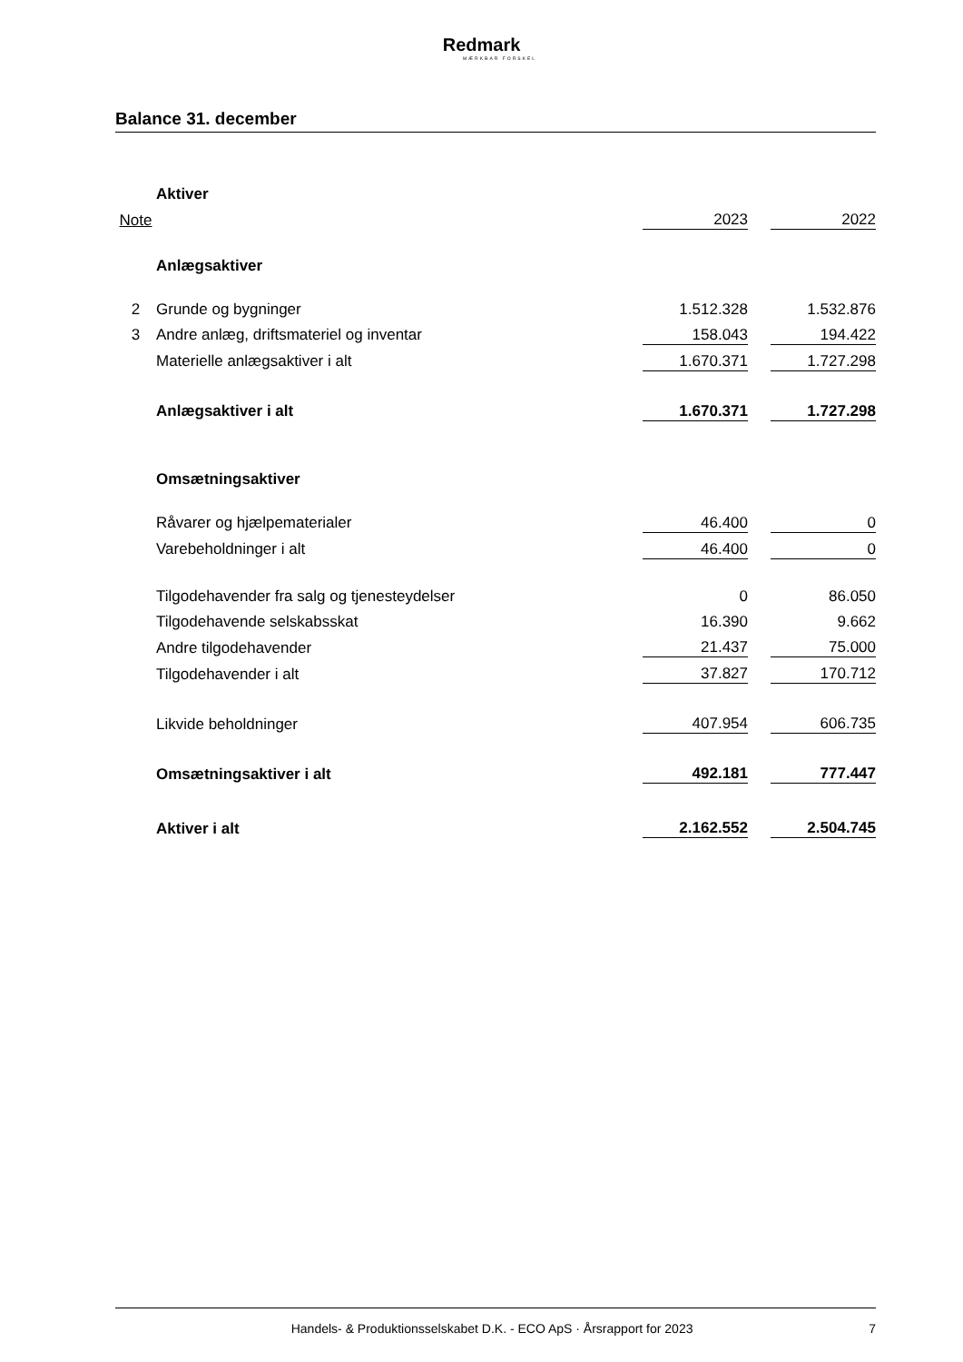Redmark
MÆRKBAR FORSKEL
Balance 31. december
| | Aktiver | | | |
| Note | | 2023 | | 2022 |
| | Anlægsaktiver | | | |
| 2 | Grunde og bygninger | 1.512.328 | | 1.532.876 |
| 3 | Andre anlæg, driftsmateriel og inventar | 158.043 | | 194.422 |
| | Materielle anlægsaktiver i alt | 1.670.371 | | 1.727.298 |
| | Anlægsaktiver i alt | 1.670.371 | | 1.727.298 |
| | Omsætningsaktiver | | | |
| | Råvarer og hjælpematerialer | 46.400 | | 0 |
| | Varebeholdninger i alt | 46.400 | | 0 |
| | Tilgodehavender fra salg og tjenesteydelser | 0 | | 86.050 |
| | Tilgodehavende selskabsskat | 16.390 | | 9.662 |
| | Andre tilgodehavender | 21.437 | | 75.000 |
| | Tilgodehavender i alt | 37.827 | | 170.712 |
| | Likvide beholdninger | 407.954 | | 606.735 |
| | Omsætningsaktiver i alt | 492.181 | | 777.447 |
| | Aktiver i alt | 2.162.552 | | 2.504.745 |
Handels- & Produktionsselskabet D.K. - ECO ApS · Årsrapport for 2023 7